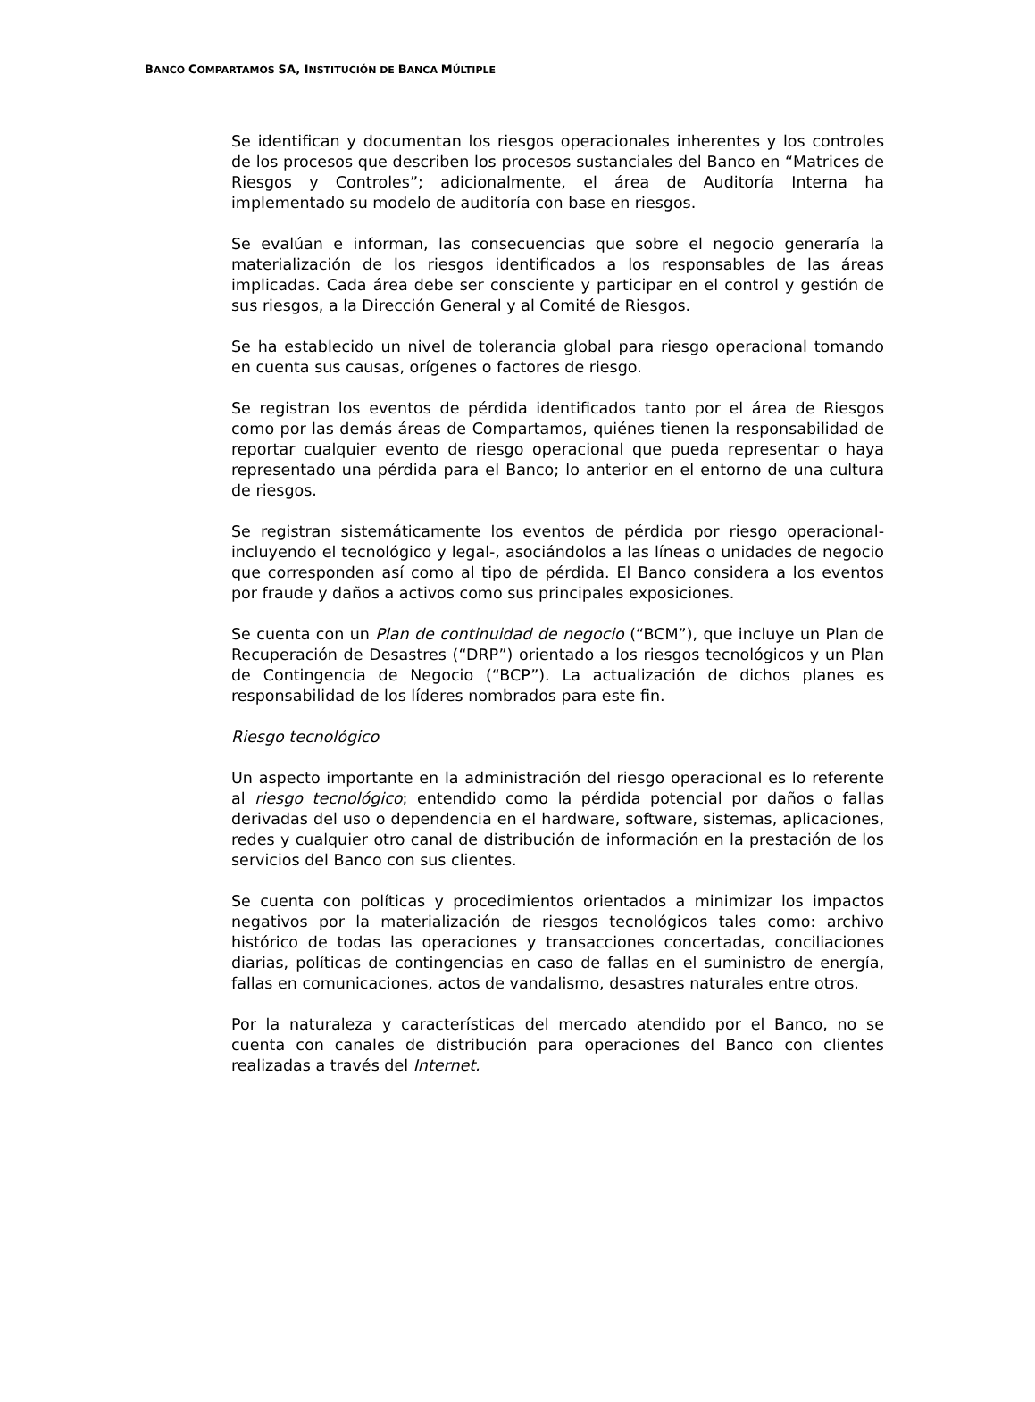BANCO COMPARTAMOS SA, INSTITUCIÓN DE BANCA MÚLTIPLE
Se identifican y documentan los riesgos operacionales inherentes y los controles de los procesos que describen los procesos sustanciales del Banco en “Matrices de Riesgos y Controles”; adicionalmente, el área de Auditoría Interna ha implementado su modelo de auditoría con base en riesgos.
Se evalúan e informan, las consecuencias que sobre el negocio generaría la materialización de los riesgos identificados a los responsables de las áreas implicadas. Cada área debe ser consciente y participar en el control y gestión de sus riesgos, a la Dirección General y al Comité de Riesgos.
Se ha establecido un nivel de tolerancia global para riesgo operacional tomando en cuenta sus causas, orígenes o factores de riesgo.
Se registran los eventos de pérdida identificados tanto por el área de Riesgos como por las demás áreas de Compartamos, quiénes tienen la responsabilidad de reportar cualquier evento de riesgo operacional que pueda representar o haya representado una pérdida para el Banco; lo anterior en el entorno de una cultura de riesgos.
Se registran sistemáticamente los eventos de pérdida por riesgo operacional- incluyendo el tecnológico y legal-, asociándolos a las líneas o unidades de negocio que corresponden así como al tipo de pérdida. El Banco considera a los eventos por fraude y daños a activos como sus principales exposiciones.
Se cuenta con un Plan de continuidad de negocio (“BCM”), que incluye un Plan de Recuperación de Desastres (“DRP”) orientado a los riesgos tecnológicos y un Plan de Contingencia de Negocio (“BCP”). La actualización de dichos planes es responsabilidad de los líderes nombrados para este fin.
Riesgo tecnológico
Un aspecto importante en la administración del riesgo operacional es lo referente al riesgo tecnológico; entendido como la pérdida potencial por daños o fallas derivadas del uso o dependencia en el hardware, software, sistemas, aplicaciones, redes y cualquier otro canal de distribución de información en la prestación de los servicios del Banco con sus clientes.
Se cuenta con políticas y procedimientos orientados a minimizar los impactos negativos por la materialización de riesgos tecnológicos tales como: archivo histórico de todas las operaciones y transacciones concertadas, conciliaciones diarias, políticas de contingencias en caso de fallas en el suministro de energía, fallas en comunicaciones, actos de vandalismo, desastres naturales entre otros.
Por la naturaleza y características del mercado atendido por el Banco, no se cuenta con canales de distribución para operaciones del Banco con clientes realizadas a través del Internet.